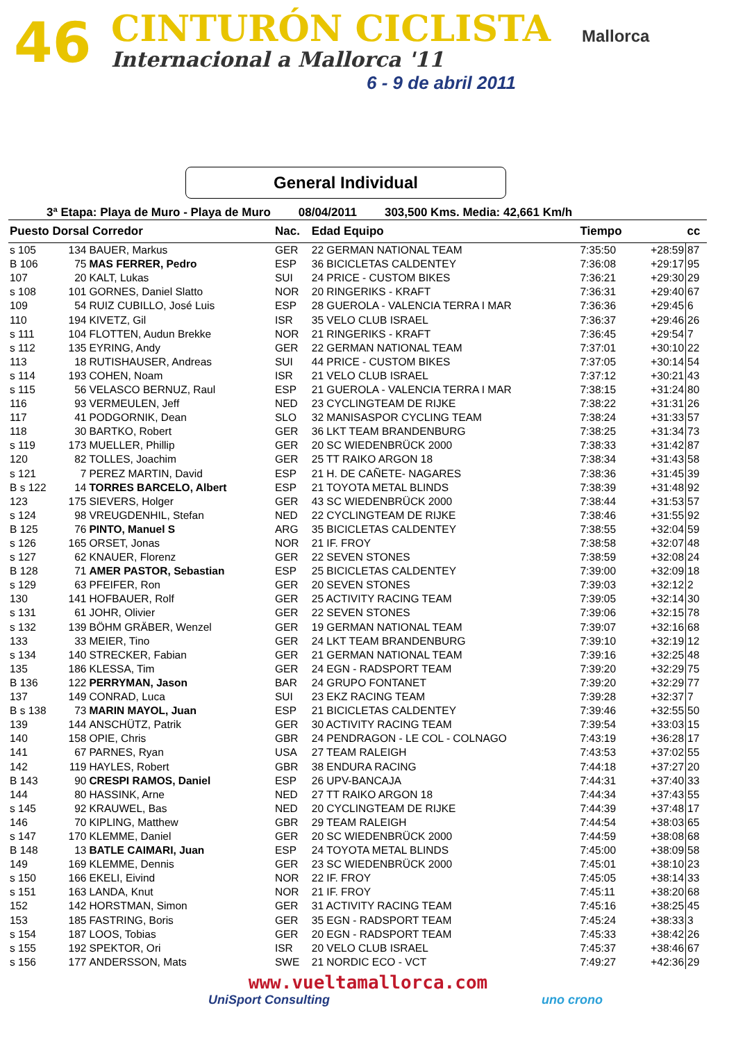46 CINTURÓN CICLISTA
Internacional a Mallorca '11
6 - 9 de abril 2011
Mallorca
General Individual
3ª Etapa: Playa de Muro - Playa de Muro 08/04/2011 303,500 Kms. Media: 42,661 Km/h
| Puesto Dorsal Corredor | | | Nac. | Edad Equipo | Tiempo | | cc |
| --- | --- | --- | --- | --- | --- | --- | --- |
| s 105 | 134 | BAUER, Markus | GER | 22 GERMAN NATIONAL TEAM | 7:35:50 | +28:59 | 87 |
| B 106 | 75 | MAS FERRER, Pedro | ESP | 36 BICICLETAS CALDENTEY | 7:36:08 | +29:17 | 95 |
| 107 | 20 | KALT, Lukas | SUI | 24 PRICE - CUSTOM BIKES | 7:36:21 | +29:30 | 29 |
| s 108 | 101 | GORNES, Daniel Slatto | NOR | 20 RINGERIKS - KRAFT | 7:36:31 | +29:40 | 67 |
| 109 | 54 | RUIZ CUBILLO, José Luis | ESP | 28 GUEROLA - VALENCIA TERRA I MAR | 7:36:36 | +29:45 | 6 |
| 110 | 194 | KIVETZ, Gil | ISR | 35 VELO CLUB ISRAEL | 7:36:37 | +29:46 | 26 |
| s 111 | 104 | FLOTTEN, Audun Brekke | NOR | 21 RINGERIKS - KRAFT | 7:36:45 | +29:54 | 7 |
| s 112 | 135 | EYRING, Andy | GER | 22 GERMAN NATIONAL TEAM | 7:37:01 | +30:10 | 22 |
| 113 | 18 | RUTISHAUSER, Andreas | SUI | 44 PRICE - CUSTOM BIKES | 7:37:05 | +30:14 | 54 |
| s 114 | 193 | COHEN, Noam | ISR | 21 VELO CLUB ISRAEL | 7:37:12 | +30:21 | 43 |
| s 115 | 56 | VELASCO BERNUZ, Raul | ESP | 21 GUEROLA - VALENCIA TERRA I MAR | 7:38:15 | +31:24 | 80 |
| 116 | 93 | VERMEULEN, Jeff | NED | 23 CYCLINGTEAM DE RIJKE | 7:38:22 | +31:31 | 26 |
| 117 | 41 | PODGORNIK, Dean | SLO | 32 MANISASPOR CYCLING TEAM | 7:38:24 | +31:33 | 57 |
| 118 | 30 | BARTKO, Robert | GER | 36 LKT TEAM BRANDENBURG | 7:38:25 | +31:34 | 73 |
| s 119 | 173 | MUELLER, Phillip | GER | 20 SC WIEDENBRÜCK 2000 | 7:38:33 | +31:42 | 87 |
| 120 | 82 | TOLLES, Joachim | GER | 25 TT RAIKO ARGON 18 | 7:38:34 | +31:43 | 58 |
| s 121 | 7 | PEREZ MARTIN, David | ESP | 21 H. DE CAÑETE- NAGARES | 7:38:36 | +31:45 | 39 |
| B s 122 | 14 | TORRES BARCELO, Albert | ESP | 21 TOYOTA METAL BLINDS | 7:38:39 | +31:48 | 92 |
| 123 | 175 | SIEVERS, Holger | GER | 43 SC WIEDENBRÜCK 2000 | 7:38:44 | +31:53 | 57 |
| s 124 | 98 | VREUGDENHIL, Stefan | NED | 22 CYCLINGTEAM DE RIJKE | 7:38:46 | +31:55 | 92 |
| B 125 | 76 | PINTO, Manuel S | ARG | 35 BICICLETAS CALDENTEY | 7:38:55 | +32:04 | 59 |
| s 126 | 165 | ORSET, Jonas | NOR | 21 IF. FROY | 7:38:58 | +32:07 | 48 |
| s 127 | 62 | KNAUER, Florenz | GER | 22 SEVEN STONES | 7:38:59 | +32:08 | 24 |
| B 128 | 71 | AMER PASTOR, Sebastian | ESP | 25 BICICLETAS CALDENTEY | 7:39:00 | +32:09 | 18 |
| s 129 | 63 | PFEIFER, Ron | GER | 20 SEVEN STONES | 7:39:03 | +32:12 | 2 |
| 130 | 141 | HOFBAUER, Rolf | GER | 25 ACTIVITY RACING TEAM | 7:39:05 | +32:14 | 30 |
| s 131 | 61 | JOHR, Olivier | GER | 22 SEVEN STONES | 7:39:06 | +32:15 | 78 |
| s 132 | 139 | BÖHM GRÄBER, Wenzel | GER | 19 GERMAN NATIONAL TEAM | 7:39:07 | +32:16 | 68 |
| 133 | 33 | MEIER, Tino | GER | 24 LKT TEAM BRANDENBURG | 7:39:10 | +32:19 | 12 |
| s 134 | 140 | STRECKER, Fabian | GER | 21 GERMAN NATIONAL TEAM | 7:39:16 | +32:25 | 48 |
| 135 | 186 | KLESSA, Tim | GER | 24 EGN - RADSPORT TEAM | 7:39:20 | +32:29 | 75 |
| B 136 | 122 | PERRYMAN, Jason | BAR | 24 GRUPO FONTANET | 7:39:20 | +32:29 | 77 |
| 137 | 149 | CONRAD, Luca | SUI | 23 EKZ RACING TEAM | 7:39:28 | +32:37 | 7 |
| B s 138 | 73 | MARIN MAYOL, Juan | ESP | 21 BICICLETAS CALDENTEY | 7:39:46 | +32:55 | 50 |
| 139 | 144 | ANSCHÜTZ, Patrik | GER | 30 ACTIVITY RACING TEAM | 7:39:54 | +33:03 | 15 |
| 140 | 158 | OPIE, Chris | GBR | 24 PENDRAGON - LE COL - COLNAGO | 7:43:19 | +36:28 | 17 |
| 141 | 67 | PARNES, Ryan | USA | 27 TEAM RALEIGH | 7:43:53 | +37:02 | 55 |
| 142 | 119 | HAYLES, Robert | GBR | 38 ENDURA RACING | 7:44:18 | +37:27 | 20 |
| B 143 | 90 | CRESPI RAMOS, Daniel | ESP | 26 UPV-BANCAJA | 7:44:31 | +37:40 | 33 |
| 144 | 80 | HASSINK, Arne | NED | 27 TT RAIKO ARGON 18 | 7:44:34 | +37:43 | 55 |
| s 145 | 92 | KRAUWEL, Bas | NED | 20 CYCLINGTEAM DE RIJKE | 7:44:39 | +37:48 | 17 |
| 146 | 70 | KIPLING, Matthew | GBR | 29 TEAM RALEIGH | 7:44:54 | +38:03 | 65 |
| s 147 | 170 | KLEMME, Daniel | GER | 20 SC WIEDENBRÜCK 2000 | 7:44:59 | +38:08 | 68 |
| B 148 | 13 | BATLE CAIMARI, Juan | ESP | 24 TOYOTA METAL BLINDS | 7:45:00 | +38:09 | 58 |
| 149 | 169 | KLEMME, Dennis | GER | 23 SC WIEDENBRÜCK 2000 | 7:45:01 | +38:10 | 23 |
| s 150 | 166 | EKELI, Eivind | NOR | 22 IF. FROY | 7:45:05 | +38:14 | 33 |
| s 151 | 163 | LANDA, Knut | NOR | 21 IF. FROY | 7:45:11 | +38:20 | 68 |
| 152 | 142 | HORSTMAN, Simon | GER | 31 ACTIVITY RACING TEAM | 7:45:16 | +38:25 | 45 |
| 153 | 185 | FASTRING, Boris | GER | 35 EGN - RADSPORT TEAM | 7:45:24 | +38:33 | 3 |
| s 154 | 187 | LOOS, Tobias | GER | 20 EGN - RADSPORT TEAM | 7:45:33 | +38:42 | 26 |
| s 155 | 192 | SPEKTOR, Ori | ISR | 20 VELO CLUB ISRAEL | 7:45:37 | +38:46 | 67 |
| s 156 | 177 | ANDERSSON, Mats | SWE | 21 NORDIC ECO - VCT | 7:49:27 | +42:36 | 29 |
www.vueltamallorca.com
UniSport Consulting uno crono